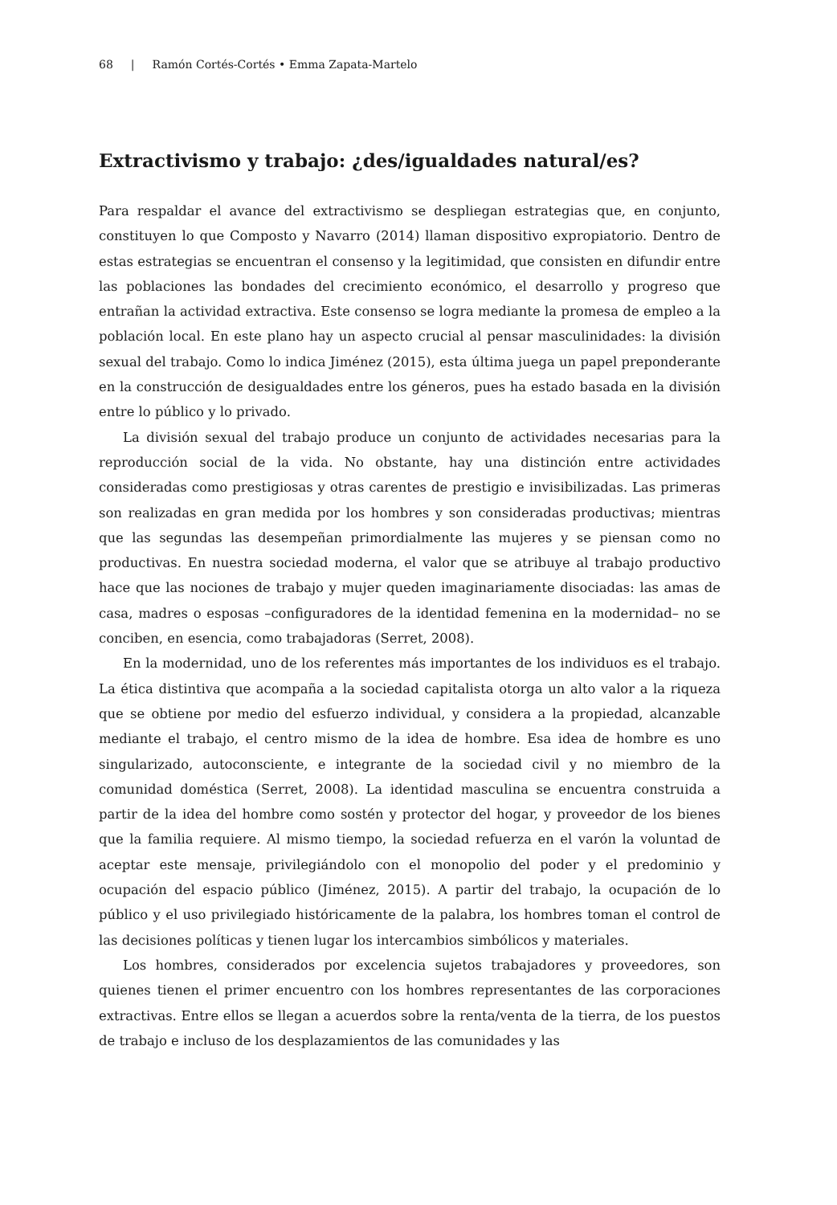68 | Ramón Cortés-Cortés • Emma Zapata-Martelo
Extractivismo y trabajo: ¿des/igualdades natural/es?
Para respaldar el avance del extractivismo se despliegan estrategias que, en conjunto, constituyen lo que Composto y Navarro (2014) llaman dispositivo expropiatorio. Dentro de estas estrategias se encuentran el consenso y la legitimidad, que consisten en difundir entre las poblaciones las bondades del crecimiento económico, el desarrollo y progreso que entrañan la actividad extractiva. Este consenso se logra mediante la promesa de empleo a la población local. En este plano hay un aspecto crucial al pensar masculinidades: la división sexual del trabajo. Como lo indica Jiménez (2015), esta última juega un papel preponderante en la construcción de desigualdades entre los géneros, pues ha estado basada en la división entre lo público y lo privado.
La división sexual del trabajo produce un conjunto de actividades necesarias para la reproducción social de la vida. No obstante, hay una distinción entre actividades consideradas como prestigiosas y otras carentes de prestigio e invisibilizadas. Las primeras son realizadas en gran medida por los hombres y son consideradas productivas; mientras que las segundas las desempeñan primordialmente las mujeres y se piensan como no productivas. En nuestra sociedad moderna, el valor que se atribuye al trabajo productivo hace que las nociones de trabajo y mujer queden imaginariamente disociadas: las amas de casa, madres o esposas –configuradores de la identidad femenina en la modernidad– no se conciben, en esencia, como trabajadoras (Serret, 2008).
En la modernidad, uno de los referentes más importantes de los individuos es el trabajo. La ética distintiva que acompaña a la sociedad capitalista otorga un alto valor a la riqueza que se obtiene por medio del esfuerzo individual, y considera a la propiedad, alcanzable mediante el trabajo, el centro mismo de la idea de hombre. Esa idea de hombre es uno singularizado, autoconsciente, e integrante de la sociedad civil y no miembro de la comunidad doméstica (Serret, 2008). La identidad masculina se encuentra construida a partir de la idea del hombre como sostén y protector del hogar, y proveedor de los bienes que la familia requiere. Al mismo tiempo, la sociedad refuerza en el varón la voluntad de aceptar este mensaje, privilegiándolo con el monopolio del poder y el predominio y ocupación del espacio público (Jiménez, 2015). A partir del trabajo, la ocupación de lo público y el uso privilegiado históricamente de la palabra, los hombres toman el control de las decisiones políticas y tienen lugar los intercambios simbólicos y materiales.
Los hombres, considerados por excelencia sujetos trabajadores y proveedores, son quienes tienen el primer encuentro con los hombres representantes de las corporaciones extractivas. Entre ellos se llegan a acuerdos sobre la renta/venta de la tierra, de los puestos de trabajo e incluso de los desplazamientos de las comunidades y las